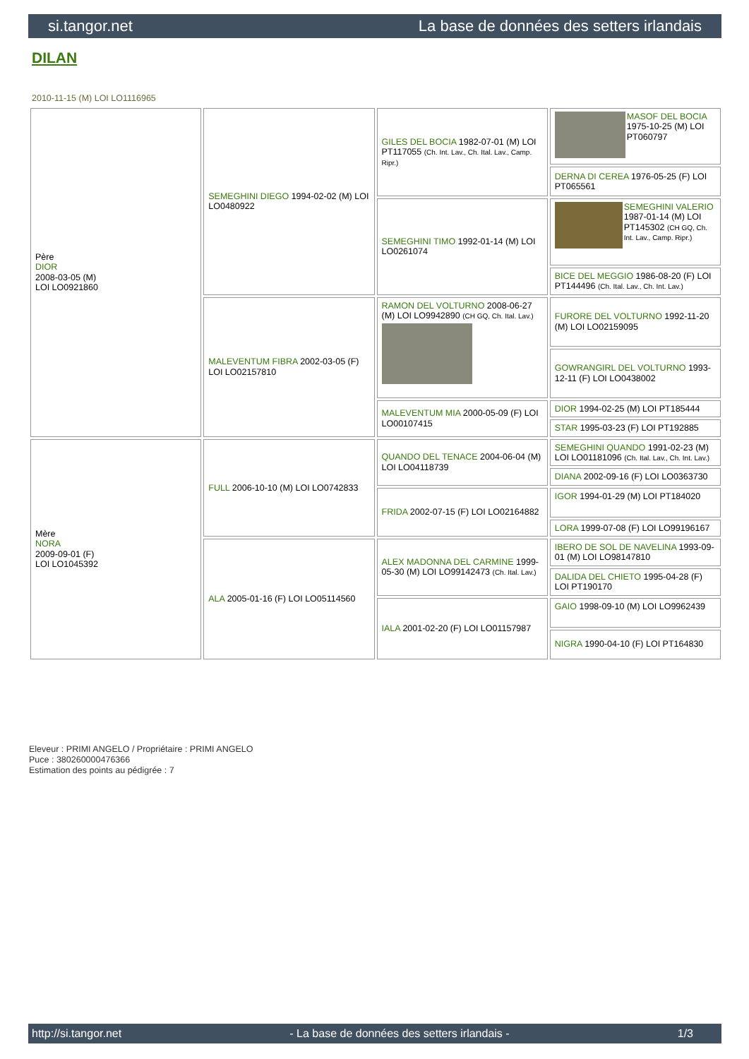si.tangor.net La base de données des setters irlandais
DILAN
2010-11-15 (M) LOI LO1116965
| Père DIOR 2008-03-05 (M) LOI LO0921860 | SEMEGHINI DIEGO 1994-02-02 (M) LOI LO0480922 | GILES DEL BOCIA 1982-07-01 (M) LOI PT117055 (Ch. Int. Lav., Ch. Ital. Lav., Camp. Ripr.) | MASOF DEL BOCIA 1975-10-25 (M) LOI PT060797 |
| | | | DERNA DI CEREA 1976-05-25 (F) LOI PT065561 |
| | | SEMEGHINI TIMO 1992-01-14 (M) LOI LO0261074 | SEMEGHINI VALERIO 1987-01-14 (M) LOI PT145302 (CH GQ, Ch. Int. Lav., Camp. Ripr.) |
| | | | BICE DEL MEGGIO 1986-08-20 (F) LOI PT144496 (Ch. Ital. Lav., Ch. Int. Lav.) |
| | MALEVENTUM FIBRA 2002-03-05 (F) LOI LO02157810 | RAMON DEL VOLTURNO 2008-06-27 (M) LOI LO9942890 (CH GQ, Ch. Ital. Lav.) | FURORE DEL VOLTURNO 1992-11-20 (M) LOI LO02159095 |
| | | | GOWRANGIRL DEL VOLTURNO 1993-12-11 (F) LOI LO0438002 |
| | | MALEVENTUM MIA 2000-05-09 (F) LOI LO00107415 | DIOR 1994-02-25 (M) LOI PT185444 |
| | | | STAR 1995-03-23 (F) LOI PT192885 |
| Mère NORA 2009-09-01 (F) LOI LO1045392 | FULL 2006-10-10 (M) LOI LO0742833 | QUANDO DEL TENACE 2004-06-04 (M) LOI LO04118739 | SEMEGHINI QUANDO 1991-02-23 (M) LOI LO01181096 (Ch. Ital. Lav., Ch. Int. Lav.) |
| | | | DIANA 2002-09-16 (F) LOI LO0363730 |
| | | FRIDA 2002-07-15 (F) LOI LO02164882 | IGOR 1994-01-29 (M) LOI PT184020 |
| | | | LORA 1999-07-08 (F) LOI LO99196167 |
| | ALA 2005-01-16 (F) LOI LO05114560 | ALEX MADONNA DEL CARMINE 1999-05-30 (M) LOI LO99142473 (Ch. Ital. Lav.) | IBERO DE SOL DE NAVELINA 1993-09-01 (M) LOI LO98147810 |
| | | | DALIDA DEL CHIETO 1995-04-28 (F) LOI PT190170 |
| | | IALA 2001-02-20 (F) LOI LO01157987 | GAIO 1998-09-10 (M) LOI LO9962439 |
| | | | NIGRA 1990-04-10 (F) LOI PT164830 |
Eleveur : PRIMI ANGELO / Propriétaire : PRIMI ANGELO
Puce : 380260000476366
Estimation des points au pédigrée : 7
http://si.tangor.net - La base de données des setters irlandais - 1/3